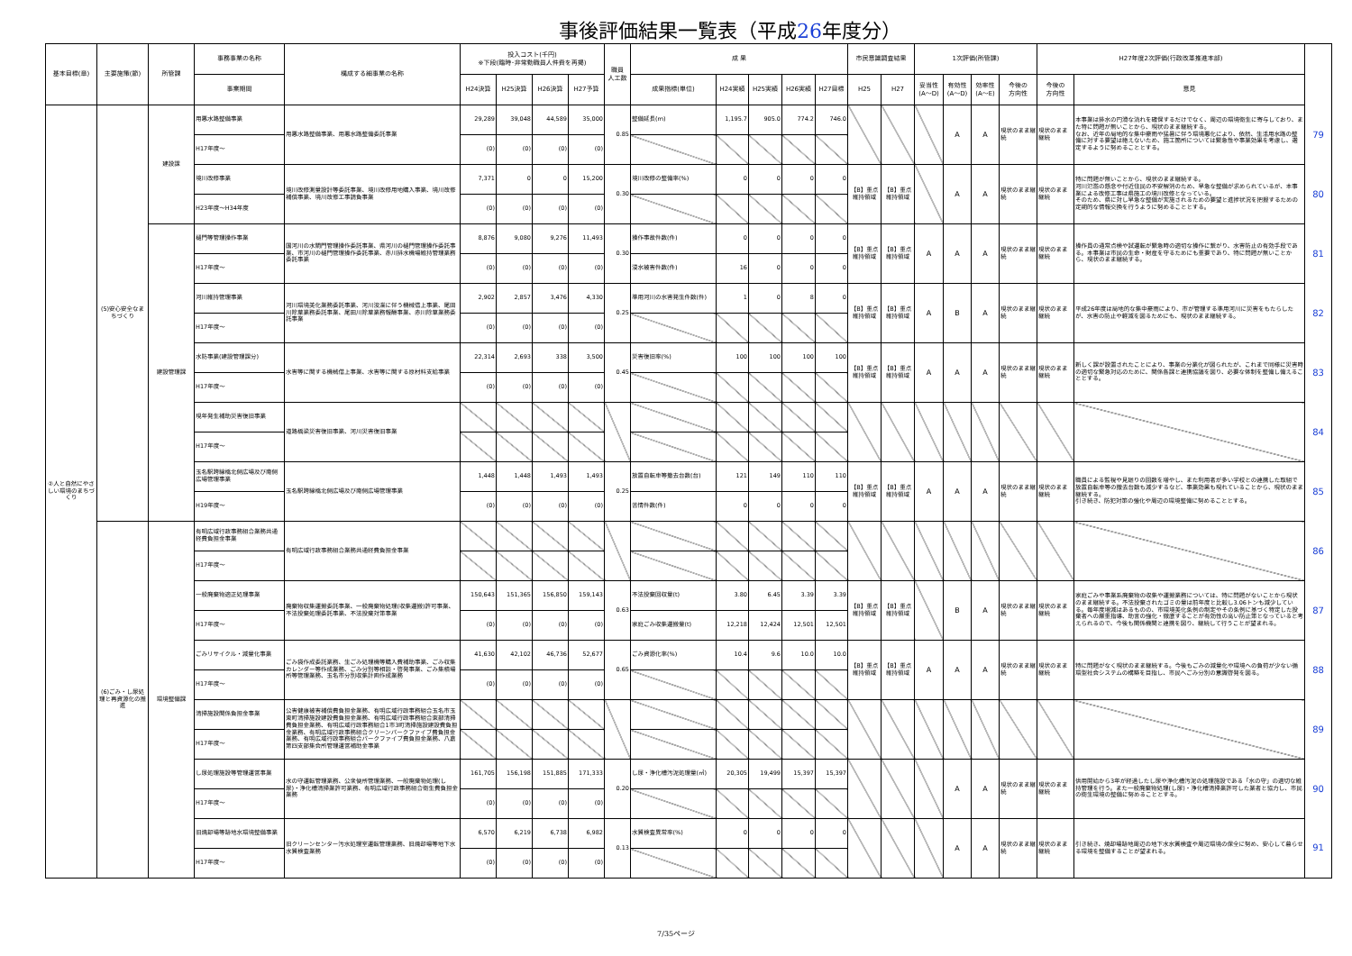事後評価結果一覧表（平成26年度分）
| 基本目標(章) | 主要施策(節) | 所管課 | 事務事業の名称 | 構成する細事業の名称 | 投入コスト(千円) ※下段(臨時･非常勤職員人件費を再掲) | | | | 職員 人工数 | 成 果 | | | | | 市民意識調査結果 | | 1次評価(所管課) | | | | H27年度2次評価(行政改革推進本部) | | |
| --- | --- | --- | --- | --- | --- | --- | --- | --- | --- | --- | --- | --- | --- | --- | --- | --- | --- | --- | --- | --- | --- | --- | --- |
| | | | 事業期間 | | H24決算 | H25決算 | H26決算 | H27予算 | | 成果指標(単位) | H24実績 | H25実績 | H26実績 | H27目標 | H25 | H27 | 妥当性 (A～D) | 有効性 (A～D) | 効率性 (A～E) | 今後の 方向性 | 今後の 方向性 | 意見 | |
| ②人と自然にやさしい環境のまちづくり | (5)安心安全なまちづくり | 建設課 | 用悪水路整備事業 | 用悪水路整備事業、用悪水路整備委託事業 | 29,289 | 39,048 | 44,589 | 35,000 | 0.85 | 整備延長(ｍ) | 1,195.7 | 905.0 | 774.2 | 746.0 | | | | A | A | 現状のまま継続 | 現状のまま継続 | 本事業は排水の円滑な流れを確保するだけでなく、周辺の環境衛生に寄与しており、また特に問題が無いことから、現状のまま継続する。 なお、近年の局地的な集中豪雨や猛暑に伴う環境悪化により、依然、生活用水路の整備に対する要望は絶えないため、施工箇所については緊急性や事業効果を考慮し、選定するように努めることとする。 | 79 |
| | | | H17年度～ | | (0) | (0) | (0) | (0) | | | | | | | | | | | | | | | |
| | | | 境川改修事業 | 境川改修測量設計等委託事業、境川改修用地購入事業、境川改修補償事業、境川改修工事請負事業 | 7,371 | 0 | 0 | 15,200 | 0.30 | 境川改修の整備率(%) | 0 | 0 | 0 | 0 | 【B】重点維持領域 | 【B】重点維持領域 | | A | A | 現状のまま継続 | 現状のまま継続 | 特に問題が無いことから、現状のまま継続する。 河川氾濫の懸念や付近住民の不安解消のため、早急な整備が求められているが、本事業による改修工事は県施工の境川改修となっている。 そのため、県に対し早急な整備が実施されるための要望と進捗状況を把握するための定期的な情報交換を行うように努めることとする。 | 80 |
| | | | H23年度～H34年度 | | (0) | (0) | (0) | (0) | | | | | | | | | | | | | | | |
| | | 建設管理課 | 樋門等管理操作事業 | 国河川の水閘門管理操作委託事業、県河川の樋門管理操作委託事業、市河川の樋門管理操作委託事業、赤川排水機場維持管理業務委託事業 | 8,876 | 9,080 | 9,276 | 11,493 | 0.30 | 操作事故件数(件) | 0 | 0 | 0 | 0 | 【B】重点維持領域 | 【B】重点維持領域 | A | A | A | 現状のまま継続 | 現状のまま継続 | 操作員の通常点検や試運転が緊急時の適切な操作に繋がり、水害防止の有効手段である。本事業は市民の生命・財産を守るためにも重要であり、特に問題が無いことから、現状のまま継続する。 | 81 |
| | | | H17年度～ | | (0) | (0) | (0) | (0) | | 浸水被害件数(件) | 16 | 0 | 0 | 0 | | | | | | | | | |
| | | | 河川維持管理事業 | 河川環境美化業務委託事業、河川浚渫に伴う機械借上事業、尾田川除草業務委託事業、尾田川除草業務報酬事業、赤川除草業務委託事業 | 2,902 | 2,857 | 3,476 | 4,330 | 0.25 | 準用河川の水害発生件数(件) | 1 | 0 | 8 | 0 | 【B】重点維持領域 | 【B】重点維持領域 | A | B | A | 現状のまま継続 | 現状のまま継続 | 平成26年度は局地的な集中豪雨により、市が管理する準用河川に災害をもたらしたが、水害の防止や軽減を図るためにも、現状のまま継続する。 | 82 |
| | | | H17年度～ | | (0) | (0) | (0) | (0) | | | | | | | | | | | | | | | |
| | | | 水防事業(建設管理課分) | 水害等に関する機械借上事業、水害等に関する原材料支給事業 | 22,314 | 2,693 | 338 | 3,500 | 0.45 | 災害復旧率(%) | 100 | 100 | 100 | 100 | 【B】重点維持領域 | 【B】重点維持領域 | A | A | A | 現状のまま継続 | 現状のまま継続 | 新しく課が設置されたことにより、事業の分業化が図られたが、これまで同様に災害時の適切な緊急対応のために、関係各課と連携協議を図り、必要な体制を整備し備えることとする。 | 83 |
| | | | H17年度～ | | (0) | (0) | (0) | (0) | | | | | | | | | | | | | | | |
| | | | 現年発生補助災害復旧事業 | 道路橋梁災害復旧事業、河川災害復旧事業 | | | | | | | | | | | | | | | | | | | 84 |
| | | | H17年度～ | | | | | | | | | | | | | | | | | | | | |
| | | | 玉名駅跨線橋北側広場及び南側広場管理事業 | 玉名駅跨線橋北側広場及び南側広場管理事業 | 1,448 | 1,448 | 1,493 | 1,493 | 0.25 | 放置自転車等撤去台数(台) | 121 | 149 | 110 | 110 | 【B】重点維持領域 | 【B】重点維持領域 | A | A | A | 現状のまま継続 | 現状のまま継続 | 職員による監視や見廻りの回数を増やし、また利用者が多い学校との連携した取組で放置自転車等の撤去台数も減少するなど、事業効果も現れていることから、現状のまま継続する。 引き続き、防犯対策の強化や周辺の環境整備に努めることとする。 | 85 |
| | | | H19年度～ | | (0) | (0) | (0) | (0) | | 苦情件数(件) | 0 | 0 | 0 | 0 | | | | | | | | | |
| | (6)ごみ・し尿処理と再資源化の推進 | 環境整備課 | 有明広域行政事務組合業務共通経費負担金事業 | 有明広域行政事務組合業務共通経費負担金事業 | | | | | | | | | | | | | | | | | | | 86 |
| | | | H17年度～ | | | | | | | | | | | | | | | | | | | | |
| | | | 一般廃棄物適正処理事業 | 廃棄物収集運搬委託事業、一般廃棄物処理(収集運搬)許可事業、不法投棄処理委託事業、不法投棄対策事業 | 150,643 | 151,365 | 156,850 | 159,143 | 0.63 | 不法投棄回収量(t) | 3.80 | 6.45 | 3.39 | 3.39 | 【B】重点維持領域 | 【B】重点維持領域 | | B | A | 現状のまま継続 | 現状のまま継続 | 家庭ごみや事業系廃棄物の収集や運搬業務については、特に問題がないことから現状のまま継続する。不法投棄されたゴミの量は前年度と比較し3.06トンも減少している。毎年度増減はあるものの、市環境美化条例の制定やその条例に基づく特定した投棄者への厳重指導、助言の強化・徹底することが有効性の高い防止策となっていると考えられるので、今後も関係機関と連携を図り、継続して行うことが望まれる。 | 87 |
| | | | H17年度～ | | (0) | (0) | (0) | (0) | | 家庭ごみ収集運搬量(t) | 12,218 | 12,424 | 12,501 | 12,501 | | | | | | | | | |
| | | | ごみリサイクル・減量化事業 | ごみ袋作成委託業務、生ごみ処理機等購入費補助事業、ごみ収集カレンダー等作成業務、ごみ分別等相談・啓発事業、ごみ集積場所等管理業務、玉名市分別収集計画作成業務 | 41,630 | 42,102 | 46,736 | 52,677 | 0.65 | ごみ資源化率(%) | 10.4 | 9.6 | 10.0 | 10.0 | 【B】重点維持領域 | 【B】重点維持領域 | A | A | A | 現状のまま継続 | 現状のまま継続 | 特に問題がなく現状のまま継続する。今後もごみの減量化や環境への負荷が少ない循環型社会システムの構築を目指し、市民へごみ分別の意識啓発を図る。 | 88 |
| | | | H17年度～ | | (0) | (0) | (0) | (0) | | | | | | | | | | | | | | | |
| | | | 清掃施設関係負担金事業 | 公害健康被害補償費負担金業務、有明広域行政事務組合玉名市玉東町清掃施設建設費負担金業務、有明広域行政事務組合東部清掃費負担金業務、有明広域行政事務組合1市3町清掃施設建設費負担金業務、有明広域行政事務組合クリーンパークファイブ費負担金業務、有明広域行政事務組合パークファイブ費負担金業務、八嘉第四支部集会所管理運営補助金事業 | | | | | | | | | | | | | | | | | | | 89 |
| | | | H17年度～ | | | | | | | | | | | | | | | | | | | | |
| | | | し尿処理施設等管理運営事業 | 水の守運転管理業務、公衆便所管理業務、一般廃棄物処理(し尿)・浄化槽清掃業許可業務、有明広域行政事務組合衛生費負担金業務 | 161,705 | 156,198 | 151,885 | 171,333 | 0.20 | し尿・浄化槽汚泥処理量(㎥) | 20,305 | 19,499 | 15,397 | 15,397 | | | | A | A | 現状のまま継続 | 現状のまま継続 | 供用開始から3年が経過したし尿や浄化槽汚泥の処理施設である「水の守」の適切な維持管理を行う。また一般廃棄物処理(し尿)・浄化槽清掃業許可した業者と協力し、市民の衛生環境の整備に努めることとする。 | 90 |
| | | | H17年度～ | | (0) | (0) | (0) | (0) | | | | | | | | | | | | | | | |
| | | | 旧焼却場等跡地水環境整備事業 | 旧クリーンセンター汚水処理室運転管理業務、旧焼却場等地下水水質検査業務 | 6,570 | 6,219 | 6,738 | 6,982 | 0.13 | 水質検査異常率(%) | 0 | 0 | 0 | 0 | | | | A | A | 現状のまま継続 | 現状のまま継続 | 引き続き、焼却場跡地周辺の地下水水質検査や周辺環境の保全に努め、安心して暮らせる環境を整備することが望まれる。 | 91 |
| | | | H17年度～ | | (0) | (0) | (0) | (0) | | | | | | | | | | | | | | | |
7/35ページ